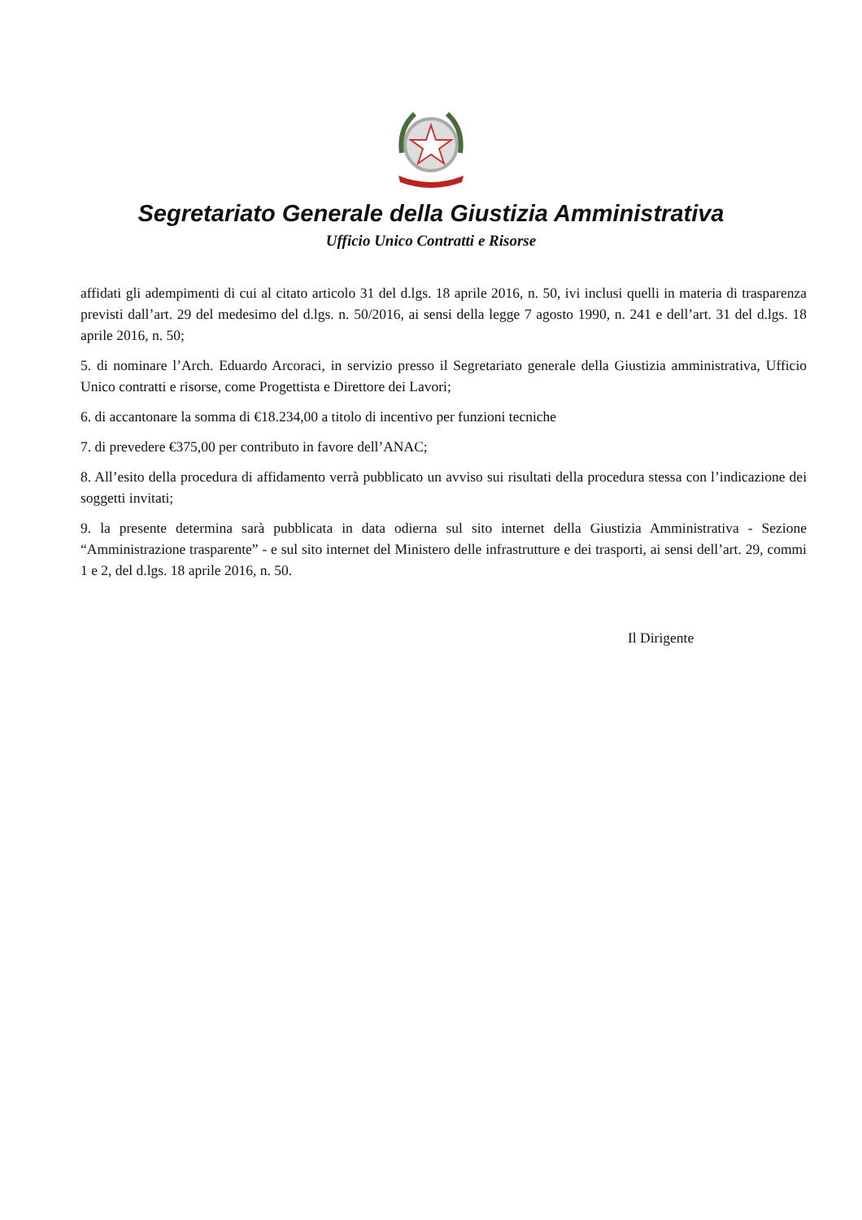Segretariato Generale della Giustizia Amministrativa
Ufficio Unico Contratti e Risorse
affidati gli adempimenti di cui al citato articolo 31 del d.lgs. 18 aprile 2016, n. 50, ivi inclusi quelli in materia di trasparenza previsti dall’art. 29 del medesimo del d.lgs. n. 50/2016, ai sensi della legge 7 agosto 1990, n. 241 e dell’art. 31 del d.lgs. 18 aprile 2016, n. 50;
5. di nominare l’Arch. Eduardo Arcoraci, in servizio presso il Segretariato generale della Giustizia amministrativa, Ufficio Unico contratti e risorse, come Progettista e Direttore dei Lavori;
6. di accantonare la somma di €18.234,00 a titolo di incentivo per funzioni tecniche
7. di prevedere €375,00 per contributo in favore dell’ANAC;
8. All’esito della procedura di affidamento verrà pubblicato un avviso sui risultati della procedura stessa con l’indicazione dei soggetti invitati;
9. la presente determina sarà pubblicata in data odierna sul sito internet della Giustizia Amministrativa - Sezione “Amministrazione trasparente” - e sul sito internet del Ministero delle infrastrutture e dei trasporti, ai sensi dell’art. 29, commi 1 e 2, del d.lgs. 18 aprile 2016, n. 50.
Il Dirigente